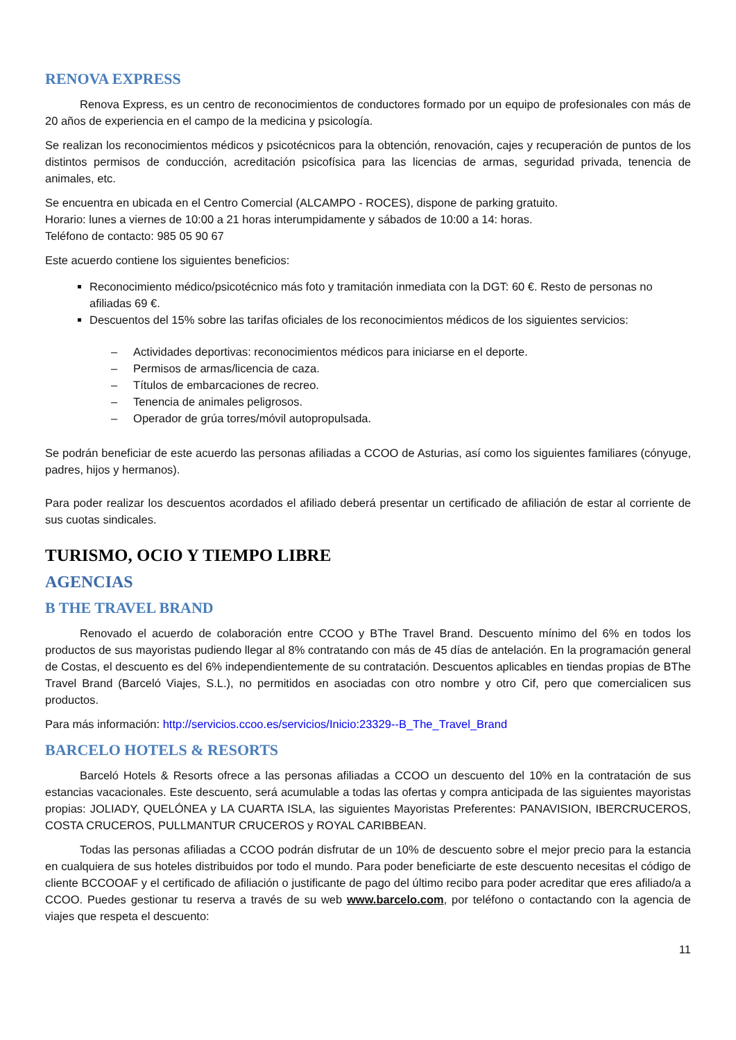RENOVA EXPRESS
Renova Express, es un centro de reconocimientos de conductores formado por un equipo de profesionales con más de 20 años de experiencia en el campo de la medicina y psicología.
Se realizan los reconocimientos médicos y psicotécnicos para la obtención, renovación, cajes y recuperación de puntos de los distintos permisos de conducción, acreditación psicofísica para las licencias de armas, seguridad privada, tenencia de animales, etc.
Se encuentra en ubicada en el Centro Comercial (ALCAMPO - ROCES), dispone de parking gratuito.
Horario: lunes a viernes de 10:00 a 21 horas interumpidamente y sábados de 10:00 a 14: horas.
Teléfono de contacto: 985 05 90 67
Este acuerdo contiene los siguientes beneficios:
Reconocimiento médico/psicotécnico más foto y tramitación inmediata con la DGT: 60 €. Resto de personas no afiliadas 69 €.
Descuentos del 15% sobre las tarifas oficiales de los reconocimientos médicos de los siguientes servicios:
– Actividades deportivas: reconocimientos médicos para iniciarse en el deporte.
– Permisos de armas/licencia de caza.
– Títulos de embarcaciones de recreo.
– Tenencia de animales peligrosos.
– Operador de grúa torres/móvil autopropulsada.
Se podrán beneficiar de este acuerdo las personas afiliadas a CCOO de Asturias, así como los siguientes familiares (cónyuge, padres, hijos y hermanos).
Para poder realizar los descuentos acordados el afiliado deberá presentar un certificado de afiliación de estar al corriente de sus cuotas sindicales.
TURISMO, OCIO Y TIEMPO LIBRE
AGENCIAS
B THE TRAVEL BRAND
Renovado el acuerdo de colaboración entre CCOO y BThe Travel Brand. Descuento mínimo del 6% en todos los productos de sus mayoristas pudiendo llegar al 8% contratando con más de 45 días de antelación. En la programación general de Costas, el descuento es del 6% independientemente de su contratación. Descuentos aplicables en tiendas propias de BThe Travel Brand (Barceló Viajes, S.L.), no permitidos en asociadas con otro nombre y otro Cif, pero que comercialicen sus productos.
Para más información: http://servicios.ccoo.es/servicios/Inicio:23329--B_The_Travel_Brand
BARCELO HOTELS & RESORTS
Barceló Hotels & Resorts ofrece a las personas afiliadas a CCOO un descuento del 10% en la contratación de sus estancias vacacionales. Este descuento, será acumulable a todas las ofertas y compra anticipada de las siguientes mayoristas propias: JOLIADY, QUELÓNEA y LA CUARTA ISLA, las siguientes Mayoristas Preferentes: PANAVISION, IBERCRUCEROS, COSTA CRUCEROS, PULLMANTUR CRUCEROS y ROYAL CARIBBEAN.
Todas las personas afiliadas a CCOO podrán disfrutar de un 10% de descuento sobre el mejor precio para la estancia en cualquiera de sus hoteles distribuidos por todo el mundo. Para poder beneficiarte de este descuento necesitas el código de cliente BCCOOAF y el certificado de afiliación o justificante de pago del último recibo para poder acreditar que eres afiliado/a a CCOO. Puedes gestionar tu reserva a través de su web www.barcelo.com, por teléfono o contactando con la agencia de viajes que respeta el descuento:
11